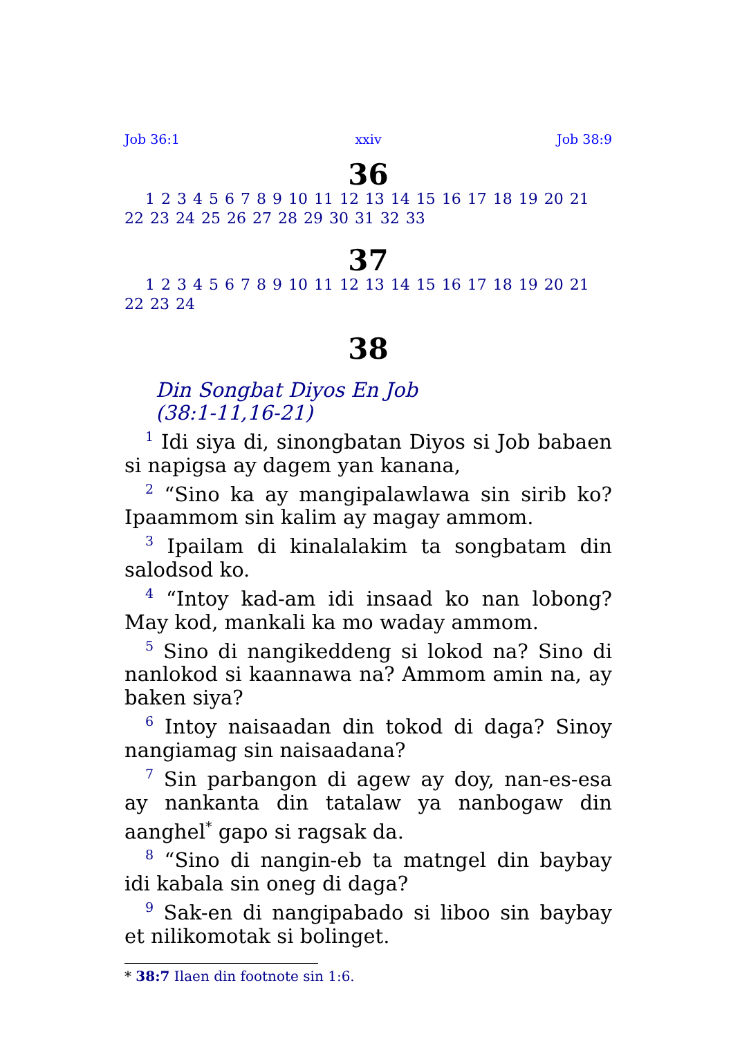Job 36:1 xxiv Job 38:9
36
1 2 3 4 5 6 7 8 9 10 11 12 13 14 15 16 17 18 19 20 21 22 23 24 25 26 27 28 29 30 31 32 33
37
1 2 3 4 5 6 7 8 9 10 11 12 13 14 15 16 17 18 19 20 21 22 23 24
38
Din Songbat Diyos En Job
(38:1-11,16-21)
<sup>1</sup> Idi siya di, sinongbatan Diyos si Job babaen si napigsa ay dagem yan kanana,
<sup>2</sup> “Sino ka ay mangipalawlawa sin sirib ko? Ipaammom sin kalim ay magay ammom.
<sup>3</sup> Ipailam di kinalalakim ta songbatam din salodsod ko.
<sup>4</sup> “Intoy kad-am idi insaad ko nan lobong? May kod, mankali ka mo waday ammom.
<sup>5</sup> Sino di nangikeddeng si lokod na? Sino di nanlokod si kaannawa na? Ammom amin na, ay baken siya?
<sup>6</sup> Intoy naisaadan din tokod di daga? Sinoy nangiamag sin naisaadana?
<sup>7</sup> Sin parbangon di agew ay doy, nan-es-esa ay nankanta din tatalaw ya nanbogaw din aanghel<sup>*</sup> gapo si ragsak da.
<sup>8</sup> “Sino di nangin-eb ta matngel din baybay idi kabala sin oneg di daga?
<sup>9</sup> Sak-en di nangipabado si liboo sin baybay et nilikomotak si bolinget.
* 38:7 Ilaen din footnote sin 1:6.